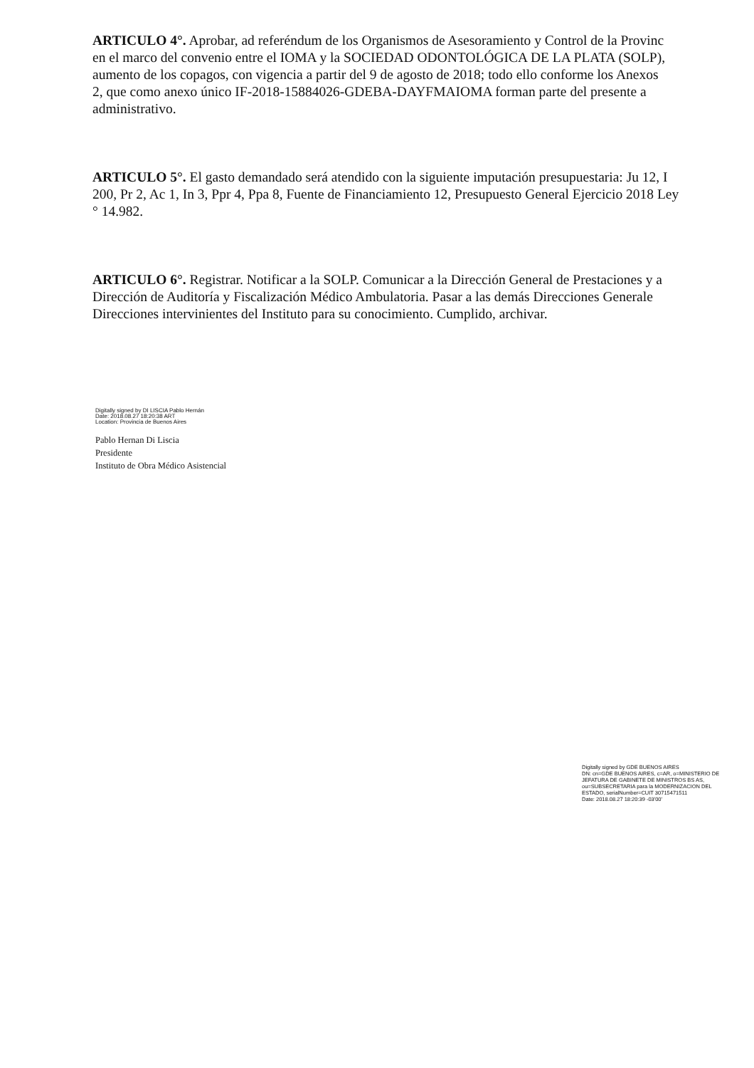ARTICULO 4°. Aprobar, ad referéndum de los Organismos de Asesoramiento y Control de la Provinc
en el marco del convenio entre el IOMA y la SOCIEDAD ODONTOLÓGICA DE LA PLATA (SOLP),
aumento de los copagos, con vigencia a partir del 9 de agosto de 2018; todo ello conforme los Anexos
2, que como anexo único IF-2018-15884026-GDEBA-DAYFMAIOMA forman parte del presente a
administrativo.
ARTICULO 5°. El gasto demandado será atendido con la siguiente imputación presupuestaria: Ju 12, I
200, Pr 2, Ac 1, In 3, Ppr 4, Ppa 8, Fuente de Financiamiento 12, Presupuesto General Ejercicio 2018 Ley
° 14.982.
ARTICULO 6°. Registrar. Notificar a la SOLP. Comunicar a la Dirección General de Prestaciones y a
Dirección de Auditoría y Fiscalización Médico Ambulatoria. Pasar a las demás Direcciones Generale
Direcciones intervinientes del Instituto para su conocimiento. Cumplido, archivar.
Digitally signed by DI LISCIA Pablo Hernán
Date: 2018.08.27 18:20:38 ART
Location: Provincia de Buenos Aires
Pablo Hernan Di Liscia
Presidente
Instituto de Obra Médico Asistencial
Digitally signed by GDE BUENOS AIRES
DN: cn=GDE BUENOS AIRES, c=AR, o=MINISTERIO DE
JEFATURA DE GABINETE DE MINISTROS BS AS,
ou=SUBSECRETARIA para la MODERNIZACION DEL
ESTADO, serialNumber=CUIT 30715471511
Date: 2018.08.27 18:20:39 -03'00'